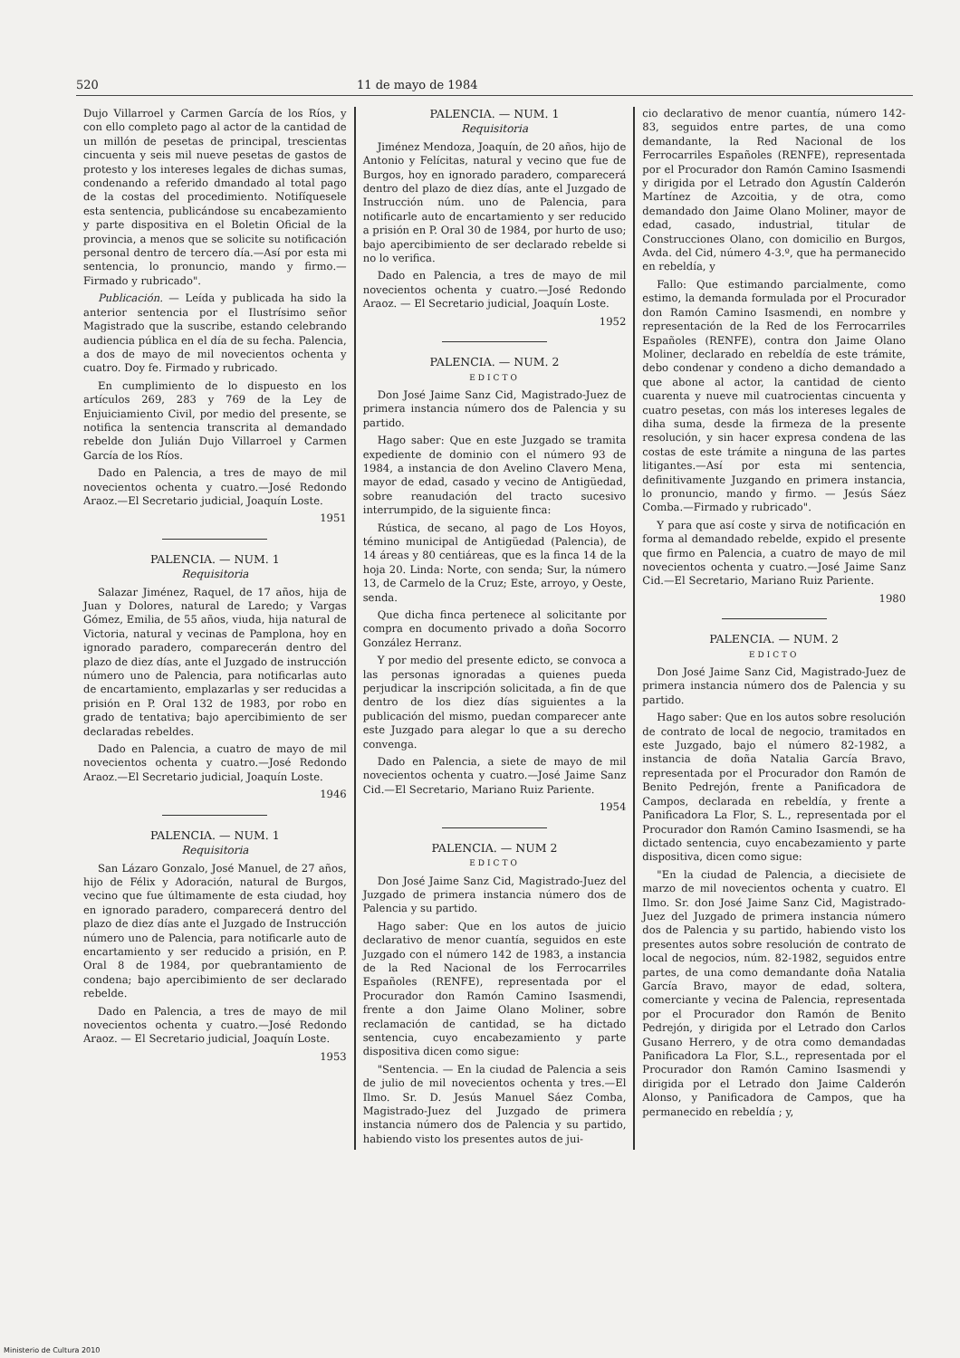520 11 de mayo de 1984
Dujo Villarroel y Carmen García de los Ríos, y con ello completo pago al actor de la cantidad de un millón de pesetas de principal, trescientas cincuenta y seis mil nueve pesetas de gastos de protesto y los intereses legales de dichas sumas, condenando a referido dmandado al total pago de la costas del procedimiento. Notifíquesele esta sentencia, publicándose su encabezamiento y parte dispositiva en el Boletin Oficial de la provincia, a menos que se solicite su notificación personal dentro de tercero día.—Así por esta mi sentencia, lo pronuncio, mando y firmo.—Firmado y rubricado".
Publicación. — Leída y publicada ha sido la anterior sentencia por el Ilustrísimo señor Magistrado que la suscribe, estando celebrando audiencia pública en el día de su fecha. Palencia, a dos de mayo de mil novecientos ochenta y cuatro. Doy fe. Firmado y rubricado.
En cumplimiento de lo dispuesto en los artículos 269, 283 y 769 de la Ley de Enjuiciamiento Civil, por medio del presente, se notifica la sentencia transcrita al demandado rebelde don Julián Dujo Villarroel y Carmen García de los Ríos.
Dado en Palencia, a tres de mayo de mil novecientos ochenta y cuatro.—José Redondo Araoz.—El Secretario judicial, Joaquín Loste.
1951
PALENCIA. — NUM. 1
Requisitoria
Salazar Jiménez, Raquel, de 17 años, hija de Juan y Dolores, natural de Laredo; y Vargas Gómez, Emilia, de 55 años, viuda, hija natural de Victoria, natural y vecinas de Pamplona, hoy en ignorado paradero, comparecerán dentro del plazo de diez días, ante el Juzgado de instrucción número uno de Palencia, para notificarlas auto de encartamiento, emplazarlas y ser reducidas a prisión en P. Oral 132 de 1983, por robo en grado de tentativa; bajo apercibimiento de ser declaradas rebeldes.
Dado en Palencia, a cuatro de mayo de mil novecientos ochenta y cuatro.—José Redondo Araoz.—El Secretario judicial, Joaquín Loste.
1946
PALENCIA. — NUM. 1
Requisitoria
San Lázaro Gonzalo, José Manuel, de 27 años, hijo de Félix y Adoración, natural de Burgos, vecino que fue últimamente de esta ciudad, hoy en ignorado paradero, comparecerá dentro del plazo de diez días ante el Juzgado de Instrucción número uno de Palencia, para notificarle auto de encartamiento y ser reducido a prisión, en P. Oral 8 de 1984, por quebrantamiento de condena; bajo apercibimiento de ser declarado rebelde.
Dado en Palencia, a tres de mayo de mil novecientos ochenta y cuatro.—José Redondo Araoz. — El Secretario judicial, Joaquín Loste.
1953
PALENCIA. — NUM. 1
Requisitoria
Jiménez Mendoza, Joaquín, de 20 años, hijo de Antonio y Felícitas, natural y vecino que fue de Burgos, hoy en ignorado paradero, comparecerá dentro del plazo de diez días, ante el Juzgado de Instrucción núm. uno de Palencia, para notificarle auto de encartamiento y ser reducido a prisión en P. Oral 30 de 1984, por hurto de uso; bajo apercibimiento de ser declarado rebelde si no lo verifica.
Dado en Palencia, a tres de mayo de mil novecientos ochenta y cuatro.—José Redondo Araoz. — El Secretario judicial, Joaquín Loste.
1952
PALENCIA. — NUM. 2
EDICTO
Don José Jaime Sanz Cid, Magistrado-Juez de primera instancia número dos de Palencia y su partido.
Hago saber: Que en este Juzgado se tramita expediente de dominio con el número 93 de 1984, a instancia de don Avelino Clavero Mena, mayor de edad, casado y vecino de Antigüedad, sobre reanudación del tracto sucesivo interrumpido, de la siguiente finca:
Rústica, de secano, al pago de Los Hoyos, témino municipal de Antigüedad (Palencia), de 14 áreas y 80 centiáreas, que es la finca 14 de la hoja 20. Linda: Norte, con senda; Sur, la número 13, de Carmelo de la Cruz; Este, arroyo, y Oeste, senda.
Que dicha finca pertenece al solicitante por compra en documento privado a doña Socorro González Herranz.
Y por medio del presente edicto, se convoca a las personas ignoradas a quienes pueda perjudicar la inscripción solicitada, a fin de que dentro de los diez días siguientes a la publicación del mismo, puedan comparecer ante este Juzgado para alegar lo que a su derecho convenga.
Dado en Palencia, a siete de mayo de mil novecientos ochenta y cuatro.—José Jaime Sanz Cid.—El Secretario, Mariano Ruiz Pariente.
1954
PALENCIA. — NUM 2
EDICTO
Don José Jaime Sanz Cid, Magistrado-Juez del Juzgado de primera instancia número dos de Palencia y su partido.
Hago saber: Que en los autos de juicio declarativo de menor cuantía, seguidos en este Juzgado con el número 142 de 1983, a instancia de la Red Nacional de los Ferrocarriles Españoles (RENFE), representada por el Procurador don Ramón Camino Isasmendi, frente a don Jaime Olano Moliner, sobre reclamación de cantidad, se ha dictado sentencia, cuyo encabezamiento y parte dispositiva dicen como sigue:
"Sentencia. — En la ciudad de Palencia a seis de julio de mil novecientos ochenta y tres.—El Ilmo. Sr. D. Jesús Manuel Sáez Comba, Magistrado-Juez del Juzgado de primera instancia número dos de Palencia y su partido, habiendo visto los presentes autos de jui-
cio declarativo de menor cuantía, número 142-83, seguidos entre partes, de una como demandante, la Red Nacional de los Ferrocarriles Españoles (RENFE), representada por el Procurador don Ramón Camino Isasmendi y dirigida por el Letrado don Agustín Calderón Martínez de Azcoitia, y de otra, como demandado don Jaime Olano Moliner, mayor de edad, casado, industrial, titular de Construcciones Olano, con domicilio en Burgos, Avda. del Cid, número 4-3.º, que ha permanecido en rebeldía, y
Fallo: Que estimando parcialmente, como estimo, la demanda formulada por el Procurador don Ramón Camino Isasmendi, en nombre y representación de la Red de los Ferrocarriles Españoles (RENFE), contra don Jaime Olano Moliner, declarado en rebeldía de este trámite, debo condenar y condeno a dicho demandado a que abone al actor, la cantidad de ciento cuarenta y nueve mil cuatrocientas cincuenta y cuatro pesetas, con más los intereses legales de diha suma, desde la firmeza de la presente resolución, y sin hacer expresa condena de las costas de este trámite a ninguna de las partes litigantes.—Así por esta mi sentencia, definitivamente Juzgando en primera instancia, lo pronuncio, mando y firmo. — Jesús Sáez Comba.—Firmado y rubricado".
Y para que así coste y sirva de notificación en forma al demandado rebelde, expido el presente que firmo en Palencia, a cuatro de mayo de mil novecientos ochenta y cuatro.—José Jaime Sanz Cid.—El Secretario, Mariano Ruiz Pariente.
1980
PALENCIA. — NUM. 2
EDICTO
Don José Jaime Sanz Cid, Magistrado-Juez de primera instancia número dos de Palencia y su partido.
Hago saber: Que en los autos sobre resolución de contrato de local de negocio, tramitados en este Juzgado, bajo el número 82-1982, a instancia de doña Natalia García Bravo, representada por el Procurador don Ramón de Benito Pedrejón, frente a Panificadora de Campos, declarada en rebeldía, y frente a Panificadora La Flor, S. L., representada por el Procurador don Ramón Camino Isasmendi, se ha dictado sentencia, cuyo encabezamiento y parte dispositiva, dicen como sigue:
"En la ciudad de Palencia, a diecisiete de marzo de mil novecientos ochenta y cuatro. El Ilmo. Sr. don José Jaime Sanz Cid, Magistrado-Juez del Juzgado de primera instancia número dos de Palencia y su partido, habiendo visto los presentes autos sobre resolución de contrato de local de negocios, núm. 82-1982, seguidos entre partes, de una como demandante doña Natalia García Bravo, mayor de edad, soltera, comerciante y vecina de Palencia, representada por el Procurador don Ramón de Benito Pedrejón, y dirigida por el Letrado don Carlos Gusano Herrero, y de otra como demandadas Panificadora La Flor, S.L., representada por el Procurador don Ramón Camino Isasmendi y dirigida por el Letrado don Jaime Calderón Alonso, y Panificadora de Campos, que ha permanecido en rebeldía ; y,
Ministerio de Cultura 2010